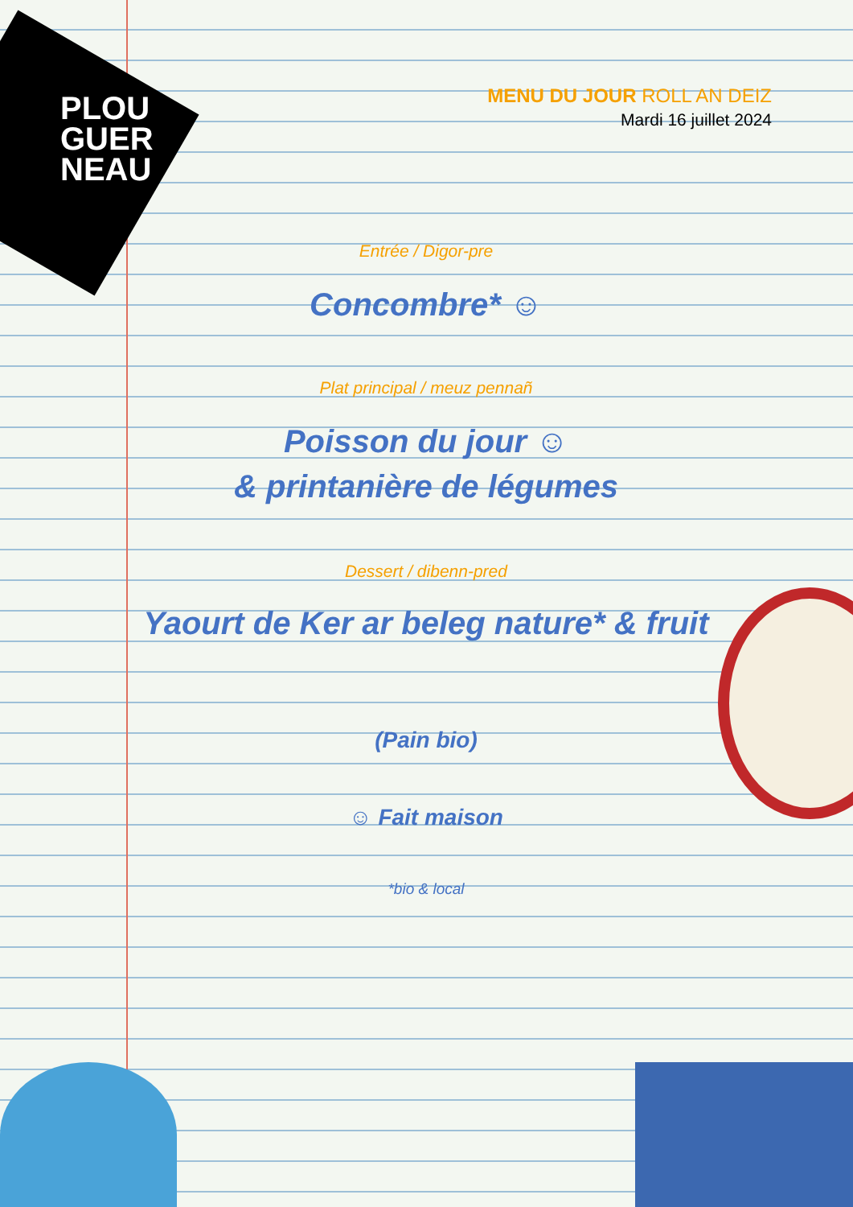PLOU
GUER
NEAU
MENU DU JOUR ROLL AN DEIZ
Mardi 16 juillet 2024
Entrée / Digor-pre
Concombre* ☺
Plat principal / meuz pennañ
Poisson du jour ☺
& printanière de légumes
Dessert / dibenn-pred
Yaourt de Ker ar beleg nature* & fruit
(Pain bio)
☺ Fait maison
*bio & local